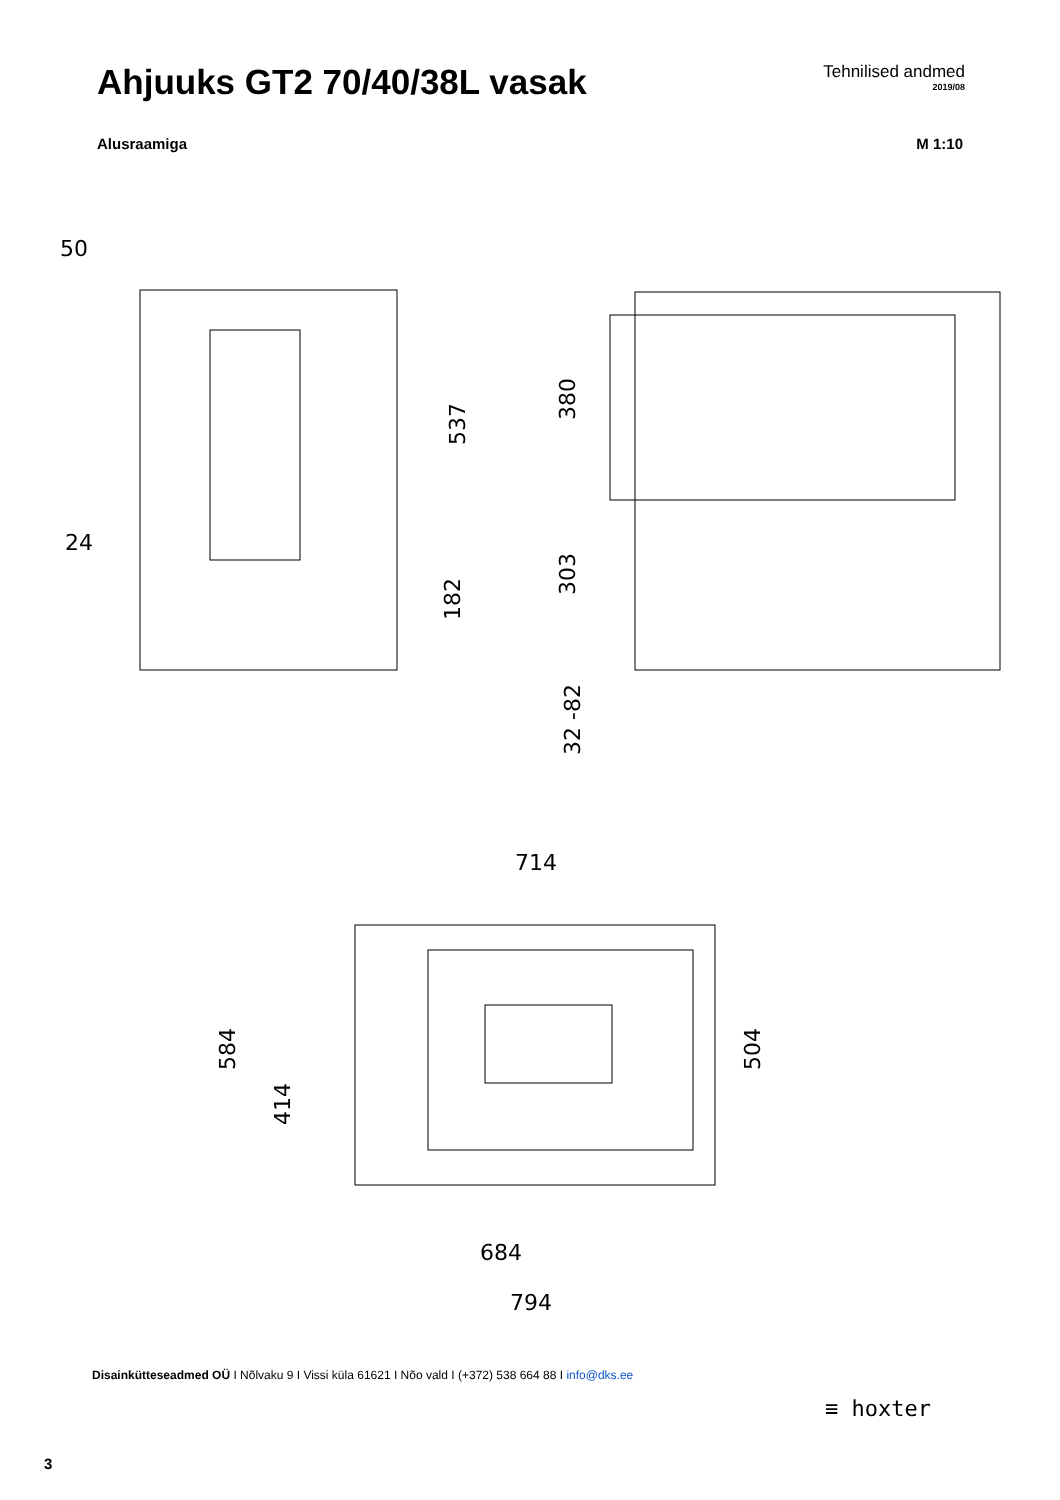Ahjuuks GT2 70/40/38L vasak
Tehnilised andmed
2019/08
Alusraamiga M 1:10
50
24
537
182
380
303
32 -82
714
584
414
504
684
794
Disainkütteseadmed OÜ I Nõlvaku 9 I Vissi küla 61621 I Nõo vald I (+372) 538 664 88 I info@dks.ee
≡ hoxter
3